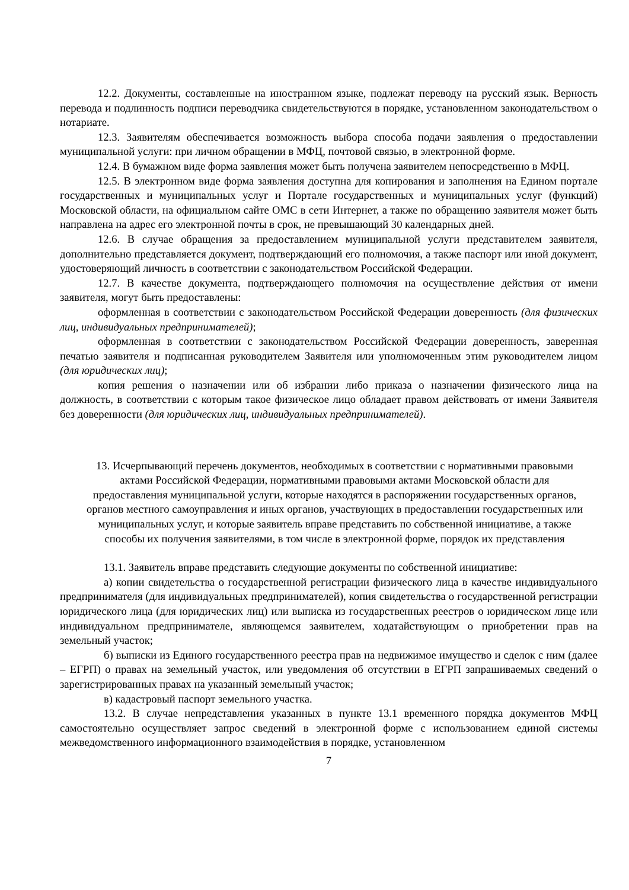12.2. Документы, составленные на иностранном языке, подлежат переводу на русский язык. Верность перевода и подлинность подписи переводчика свидетельствуются в порядке, установленном законодательством о нотариате.
12.3. Заявителям обеспечивается возможность выбора способа подачи заявления о предоставлении муниципальной услуги: при личном обращении в МФЦ, почтовой связью, в электронной форме.
12.4. В бумажном виде форма заявления может быть получена заявителем непосредственно в МФЦ.
12.5. В электронном виде форма заявления доступна для копирования и заполнения на Едином портале государственных и муниципальных услуг и Портале государственных и муниципальных услуг (функций) Московской области, на официальном сайте ОМС в сети Интернет, а также по обращению заявителя может быть направлена на адрес его электронной почты в срок, не превышающий 30 календарных дней.
12.6. В случае обращения за предоставлением муниципальной услуги представителем заявителя, дополнительно представляется документ, подтверждающий его полномочия, а также паспорт или иной документ, удостоверяющий личность в соответствии с законодательством Российской Федерации.
12.7. В качестве документа, подтверждающего полномочия на осуществление действия от имени заявителя, могут быть предоставлены:
оформленная в соответствии с законодательством Российской Федерации доверенность (для физических лиц, индивидуальных предпринимателей);
оформленная в соответствии с законодательством Российской Федерации доверенность, заверенная печатью заявителя и подписанная руководителем Заявителя или уполномоченным этим руководителем лицом (для юридических лиц);
копия решения о назначении или об избрании либо приказа о назначении физического лица на должность, в соответствии с которым такое физическое лицо обладает правом действовать от имени Заявителя без доверенности (для юридических лиц, индивидуальных предпринимателей).
13. Исчерпывающий перечень документов, необходимых в соответствии с нормативными правовыми актами Российской Федерации, нормативными правовыми актами Московской области для предоставления муниципальной услуги, которые находятся в распоряжении государственных органов, органов местного самоуправления и иных органов, участвующих в предоставлении государственных или муниципальных услуг, и которые заявитель вправе представить по собственной инициативе, а также способы их получения заявителями, в том числе в электронной форме, порядок их представления
13.1. Заявитель вправе представить следующие документы по собственной инициативе:
а) копии свидетельства о государственной регистрации физического лица в качестве индивидуального предпринимателя (для индивидуальных предпринимателей), копия свидетельства о государственной регистрации юридического лица (для юридических лиц) или выписка из государственных реестров о юридическом лице или индивидуальном предпринимателе, являющемся заявителем, ходатайствующим о приобретении прав на земельный участок;
б) выписки из Единого государственного реестра прав на недвижимое имущество и сделок с ним (далее – ЕГРП) о правах на земельный участок, или уведомления об отсутствии в ЕГРП запрашиваемых сведений о зарегистрированных правах на указанный земельный участок;
в) кадастровый паспорт земельного участка.
13.2. В случае непредставления указанных в пункте 13.1 временного порядка документов МФЦ самостоятельно осуществляет запрос сведений в электронной форме с использованием единой системы межведомственного информационного взаимодействия в порядке, установленном
7